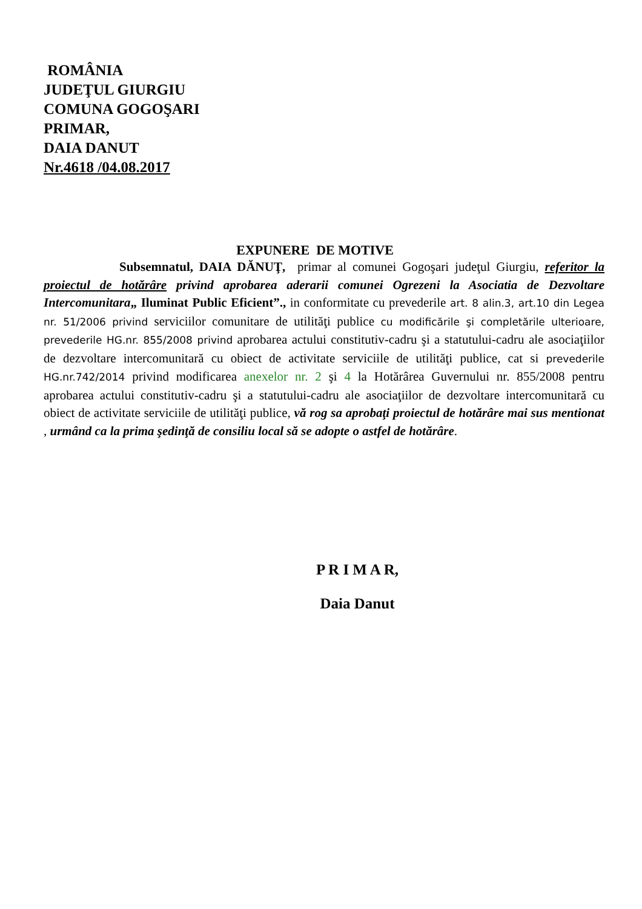ROMÂNIA
JUDEŢUL GIURGIU
COMUNA GOGOŞARI
PRIMAR,
DAIA DANUT
Nr.4618 /04.08.2017
EXPUNERE DE MOTIVE
Subsemnatul, DAIA DĂNUŢ, primar al comunei Gogoşari judeţul Giurgiu, referitor la proiectul de hotărâre privind aprobarea aderarii comunei Ogrezeni la Asociatia de Dezvoltare Intercomunitara„ Iluminat Public Eficient”., in conformitate cu prevederile art. 8 alin.3, art.10 din Legea nr. 51/2006 privind serviciilor comunitare de utilităţi publice cu modificările şi completările ulterioare, prevederile HG.nr. 855/2008 privind aprobarea actului constitutiv-cadru şi a statutului-cadru ale asociaţiilor de dezvoltare intercomunitară cu obiect de activitate serviciile de utilităţi publice, cat si prevederile HG.nr.742/2014 privind modificarea anexelor nr. 2 şi 4 la Hotărârea Guvernului nr. 855/2008 pentru aprobarea actului constitutiv-cadru şi a statutului-cadru ale asociaţiilor de dezvoltare intercomunitară cu obiect de activitate serviciile de utilităţi publice, vă rog sa aprobaţi proiectul de hotărâre mai sus mentionat , urmând ca la prima şedinţă de consiliu local să se adopte o astfel de hotărâre.
P R I M A R,
Daia Danut